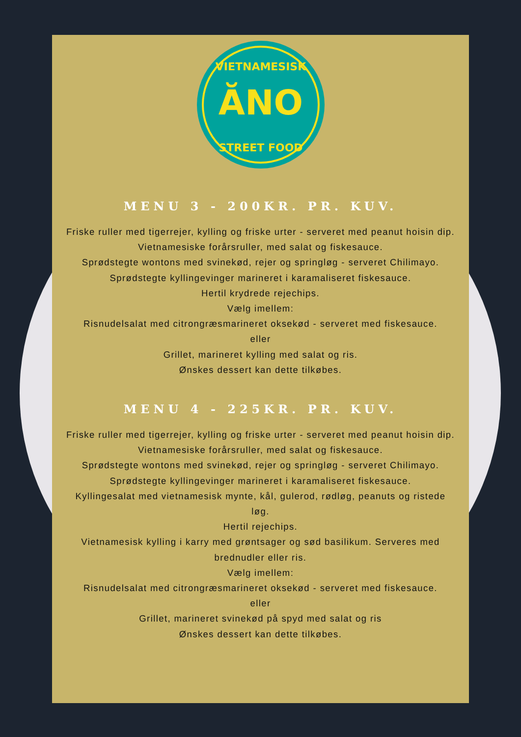VIETNAMESISK
ĂNO
STREET FOOD
MENU 3 - 200KR. PR. KUV.
Friske ruller med tigerrejer, kylling og friske urter - serveret med peanut hoisin dip.
Vietnamesiske forårsruller, med salat og fiskesauce.
Sprødstegte wontons med svinekød, rejer og springløg - serveret Chilimayo.
Sprødstegte kyllingevinger marineret i karamaliseret fiskesauce.
Hertil krydrede rejechips.
Vælg imellem:
Risnudelsalat med citrongræsmarineret oksekød - serveret med fiskesauce.
eller
Grillet, marineret kylling med salat og ris.
Ønskes dessert kan dette tilkøbes.
MENU 4 - 225KR. PR. KUV.
Friske ruller med tigerrejer, kylling og friske urter - serveret med peanut hoisin dip.
Vietnamesiske forårsruller, med salat og fiskesauce.
Sprødstegte wontons med svinekød, rejer og springløg - serveret Chilimayo.
Sprødstegte kyllingevinger marineret i karamaliseret fiskesauce.
Kyllingesalat med vietnamesisk mynte, kål, gulerod, rødløg, peanuts og ristede løg.
Hertil rejechips.
Vietnamesisk kylling i karry med grøntsager og sød basilikum. Serveres med brednudler eller ris.
Vælg imellem:
Risnudelsalat med citrongræsmarineret oksekød - serveret med fiskesauce.
eller
Grillet, marineret svinekød på spyd med salat og ris
Ønskes dessert kan dette tilkøbes.